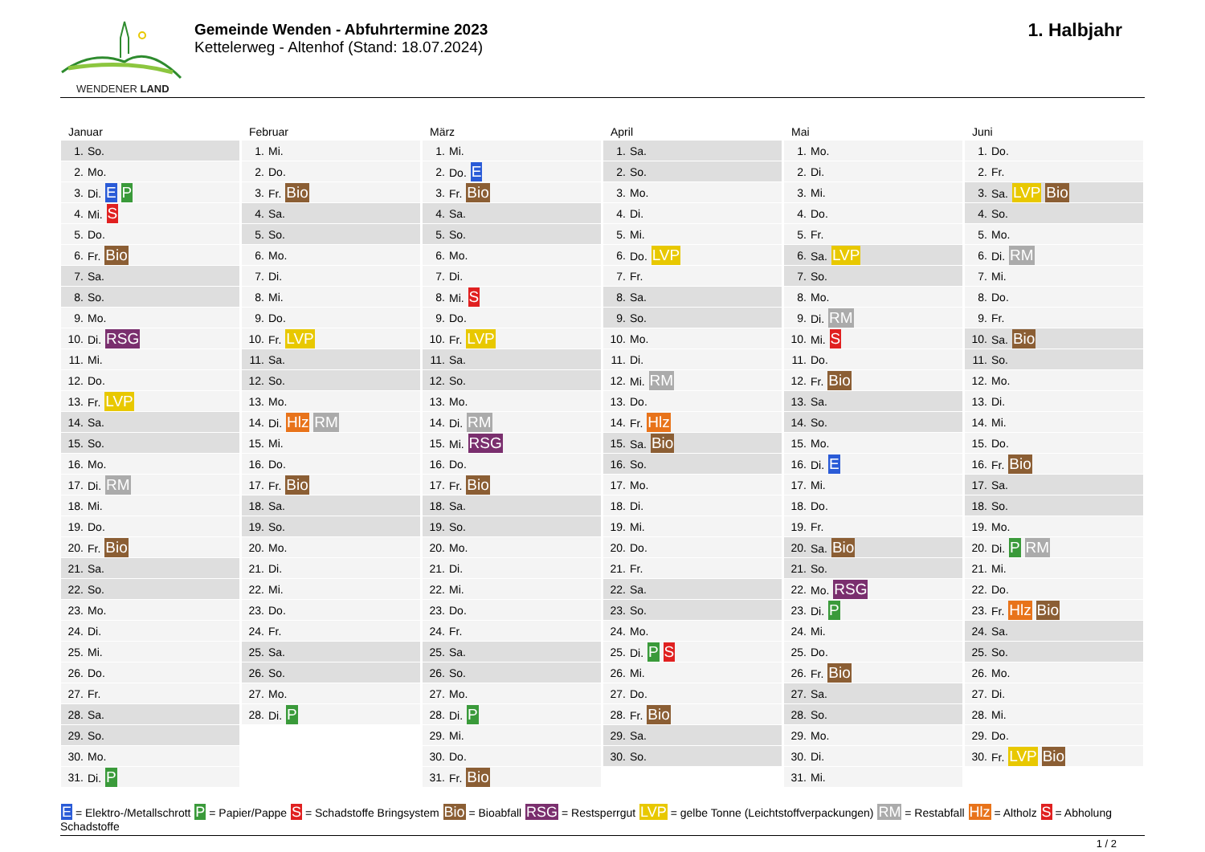WENDENER LAND
Gemeinde Wenden - Abfuhrtermine 2023
Kettelerweg - Altenhof (Stand: 18.07.2024)
1. Halbjahr
Januar
| 1. | So. |
| 2. | Mo. |
| 3. | Di. E P |
| 4. | Mi. S |
| 5. | Do. |
| 6. | Fr. Bio |
| 7. | Sa. |
| 8. | So. |
| 9. | Mo. |
| 10. | Di. RSG |
| 11. | Mi. |
| 12. | Do. |
| 13. | Fr. LVP |
| 14. | Sa. |
| 15. | So. |
| 16. | Mo. |
| 17. | Di. RM |
| 18. | Mi. |
| 19. | Do. |
| 20. | Fr. Bio |
| 21. | Sa. |
| 22. | So. |
| 23. | Mo. |
| 24. | Di. |
| 25. | Mi. |
| 26. | Do. |
| 27. | Fr. |
| 28. | Sa. |
| 29. | So. |
| 30. | Mo. |
| 31. | Di. P |
Februar
| 1. | Mi. |
| 2. | Do. |
| 3. | Fr. Bio |
| 4. | Sa. |
| 5. | So. |
| 6. | Mo. |
| 7. | Di. |
| 8. | Mi. |
| 9. | Do. |
| 10. | Fr. LVP |
| 11. | Sa. |
| 12. | So. |
| 13. | Mo. |
| 14. | Di. Hlz RM |
| 15. | Mi. |
| 16. | Do. |
| 17. | Fr. Bio |
| 18. | Sa. |
| 19. | So. |
| 20. | Mo. |
| 21. | Di. |
| 22. | Mi. |
| 23. | Do. |
| 24. | Fr. |
| 25. | Sa. |
| 26. | So. |
| 27. | Mo. |
| 28. | Di. P |
März
| 1. | Mi. |
| 2. | Do. E |
| 3. | Fr. Bio |
| 4. | Sa. |
| 5. | So. |
| 6. | Mo. |
| 7. | Di. |
| 8. | Mi. S |
| 9. | Do. |
| 10. | Fr. LVP |
| 11. | Sa. |
| 12. | So. |
| 13. | Mo. |
| 14. | Di. RM |
| 15. | Mi. RSG |
| 16. | Do. |
| 17. | Fr. Bio |
| 18. | Sa. |
| 19. | So. |
| 20. | Mo. |
| 21. | Di. |
| 22. | Mi. |
| 23. | Do. |
| 24. | Fr. |
| 25. | Sa. |
| 26. | So. |
| 27. | Mo. |
| 28. | Di. P |
| 29. | Mi. |
| 30. | Do. |
| 31. | Fr. Bio |
April
| 1. | Sa. |
| 2. | So. |
| 3. | Mo. |
| 4. | Di. |
| 5. | Mi. |
| 6. | Do. LVP |
| 7. | Fr. |
| 8. | Sa. |
| 9. | So. |
| 10. | Mo. |
| 11. | Di. |
| 12. | Mi. RM |
| 13. | Do. |
| 14. | Fr. Hlz |
| 15. | Sa. Bio |
| 16. | So. |
| 17. | Mo. |
| 18. | Di. |
| 19. | Mi. |
| 20. | Do. |
| 21. | Fr. |
| 22. | Sa. |
| 23. | So. |
| 24. | Mo. |
| 25. | Di. P S |
| 26. | Mi. |
| 27. | Do. |
| 28. | Fr. Bio |
| 29. | Sa. |
| 30. | So. |
Mai
| 1. | Mo. |
| 2. | Di. |
| 3. | Mi. |
| 4. | Do. |
| 5. | Fr. |
| 6. | Sa. LVP |
| 7. | So. |
| 8. | Mo. |
| 9. | Di. RM |
| 10. | Mi. S |
| 11. | Do. |
| 12. | Fr. Bio |
| 13. | Sa. |
| 14. | So. |
| 15. | Mo. |
| 16. | Di. E |
| 17. | Mi. |
| 18. | Do. |
| 19. | Fr. |
| 20. | Sa. Bio |
| 21. | So. |
| 22. | Mo. RSG |
| 23. | Di. P |
| 24. | Mi. |
| 25. | Do. |
| 26. | Fr. Bio |
| 27. | Sa. |
| 28. | So. |
| 29. | Mo. |
| 30. | Di. |
| 31. | Mi. |
Juni
| 1. | Do. |
| 2. | Fr. |
| 3. | Sa. LVP Bio |
| 4. | So. |
| 5. | Mo. |
| 6. | Di. RM |
| 7. | Mi. |
| 8. | Do. |
| 9. | Fr. |
| 10. | Sa. Bio |
| 11. | So. |
| 12. | Mo. |
| 13. | Di. |
| 14. | Mi. |
| 15. | Do. |
| 16. | Fr. Bio |
| 17. | Sa. |
| 18. | So. |
| 19. | Mo. |
| 20. | Di. P RM |
| 21. | Mi. |
| 22. | Do. |
| 23. | Fr. Hlz Bio |
| 24. | Sa. |
| 25. | So. |
| 26. | Mo. |
| 27. | Di. |
| 28. | Mi. |
| 29. | Do. |
| 30. | Fr. LVP Bio |
E = Elektro-/Metallschrott P = Papier/Pappe S = Schadstoffe Bringsystem Bio = Bioabfall RSG = Restsperrgut LVP = gelbe Tonne (Leichtstoffverpackungen) RM = Restabfall Hlz = Altholz S = Abholung Schadstoffe
1 / 2